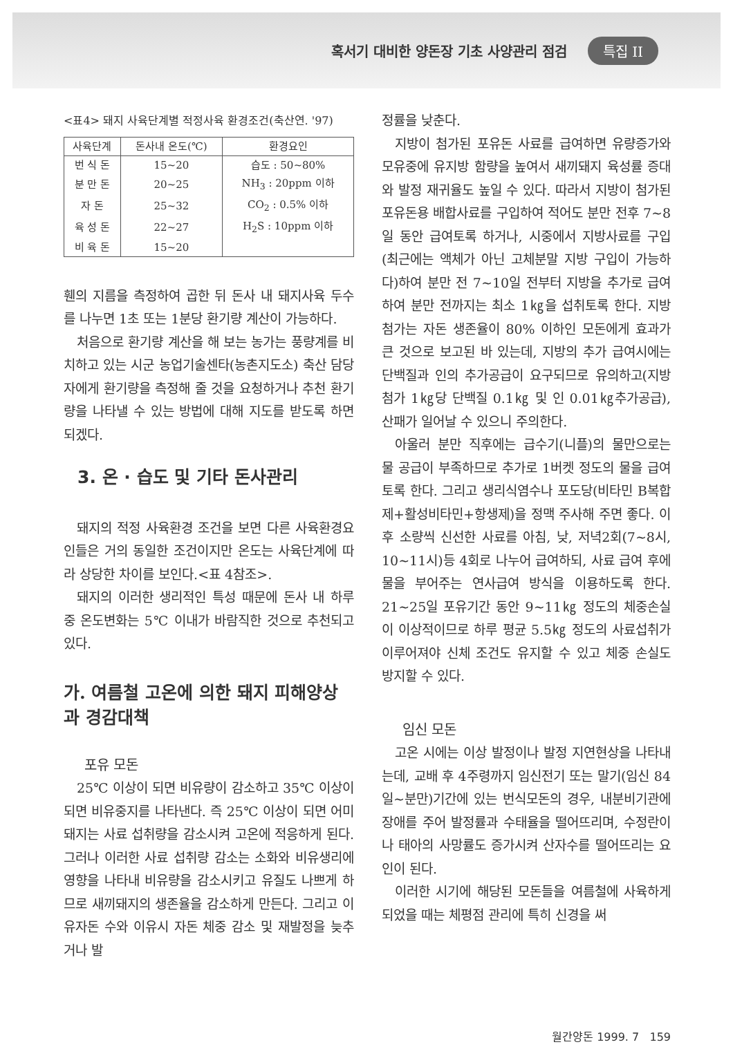혹서기 대비한 양돈장 기초 사양관리 점검
특집 II
<표4> 돼지 사육단계별 적정사육 환경조건(축산연. '97)
| 사육단계 | 돈사내 온도(℃) | 환경요인 |
| --- | --- | --- |
| 번 식 돈 | 15~20 | 습도 : 50~80% |
| 분 만 돈 | 20~25 | NH<sub>3</sub> : 20ppm 이하 |
| 자 돈 | 25~32 | CO<sub>2</sub> : 0.5% 이하 |
| 육 성 돈 | 22~27 | H<sub>2</sub>S : 10ppm 이하 |
| 비 육 돈 | 15~20 | |
휀의 지름을 측정하여 곱한 뒤 돈사 내 돼지사육 두수를 나누면 1초 또는 1분당 환기량 계산이 가능하다.
처음으로 환기량 계산을 해 보는 농가는 풍량계를 비치하고 있는 시군 농업기술센타(농촌지도소) 축산 담당자에게 환기량을 측정해 줄 것을 요청하거나 추천 환기량을 나타낼 수 있는 방법에 대해 지도를 받도록 하면 되겠다.
3. 온 · 습도 및 기타 돈사관리
돼지의 적정 사육환경 조건을 보면 다른 사육환경요인들은 거의 동일한 조건이지만 온도는 사육단계에 따라 상당한 차이를 보인다.<표 4참조>.
돼지의 이러한 생리적인 특성 때문에 돈사 내 하루 중 온도변화는 5℃ 이내가 바람직한 것으로 추천되고 있다.
가. 여름철 고온에 의한 돼지 피해양상과 경감대책
포유 모돈
25℃ 이상이 되면 비유량이 감소하고 35℃ 이상이 되면 비유중지를 나타낸다. 즉 25℃ 이상이 되면 어미돼지는 사료 섭취량을 감소시켜 고온에 적응하게 된다. 그러나 이러한 사료 섭취량 감소는 소화와 비유생리에 영향을 나타내 비유량을 감소시키고 유질도 나쁘게 하므로 새끼돼지의 생존율을 감소하게 만든다. 그리고 이유자돈 수와 이유시 자돈 체중 감소 및 재발정을 늦추거나 발
정률을 낮춘다.
지방이 첨가된 포유돈 사료를 급여하면 유량증가와 모유중에 유지방 함량을 높여서 새끼돼지 육성률 증대와 발정 재귀율도 높일 수 있다. 따라서 지방이 첨가된 포유돈용 배합사료를 구입하여 적어도 분만 전후 7~8일 동안 급여토록 하거나, 시중에서 지방사료를 구입(최근에는 액체가 아닌 고체분말 지방 구입이 가능하다)하여 분만 전 7~10일 전부터 지방을 추가로 급여하여 분만 전까지는 최소 1㎏을 섭취토록 한다. 지방첨가는 자돈 생존율이 80% 이하인 모돈에게 효과가 큰 것으로 보고된 바 있는데, 지방의 추가 급여시에는 단백질과 인의 추가공급이 요구되므로 유의하고(지방첨가 1㎏당 단백질 0.1㎏ 및 인 0.01㎏추가공급), 산패가 일어날 수 있으니 주의한다.
아울러 분만 직후에는 급수기(니플)의 물만으로는 물 공급이 부족하므로 추가로 1버켓 정도의 물을 급여토록 한다. 그리고 생리식염수나 포도당(비타민 B복합제+활성비타민+항생제)을 정맥 주사해 주면 좋다. 이후 소량씩 신선한 사료를 아침, 낮, 저녁2회(7~8시, 10~11시)등 4회로 나누어 급여하되, 사료 급여 후에 물을 부어주는 연사급여 방식을 이용하도록 한다. 21~25일 포유기간 동안 9~11㎏ 정도의 체중손실이 이상적이므로 하루 평균 5.5㎏ 정도의 사료섭취가 이루어져야 신체 조건도 유지할 수 있고 체중 손실도 방지할 수 있다.
임신 모돈
고온 시에는 이상 발정이나 발정 지연현상을 나타내는데, 교배 후 4주령까지 임신전기 또는 말기(임신 84일~분만)기간에 있는 번식모돈의 경우, 내분비기관에 장애를 주어 발정률과 수태율을 떨어뜨리며, 수정란이나 태아의 사망률도 증가시켜 산자수를 떨어뜨리는 요인이 된다.
이러한 시기에 해당된 모돈들을 여름철에 사육하게 되었을 때는 체평점 관리에 특히 신경을 써
월간양돈 1999. 7 159